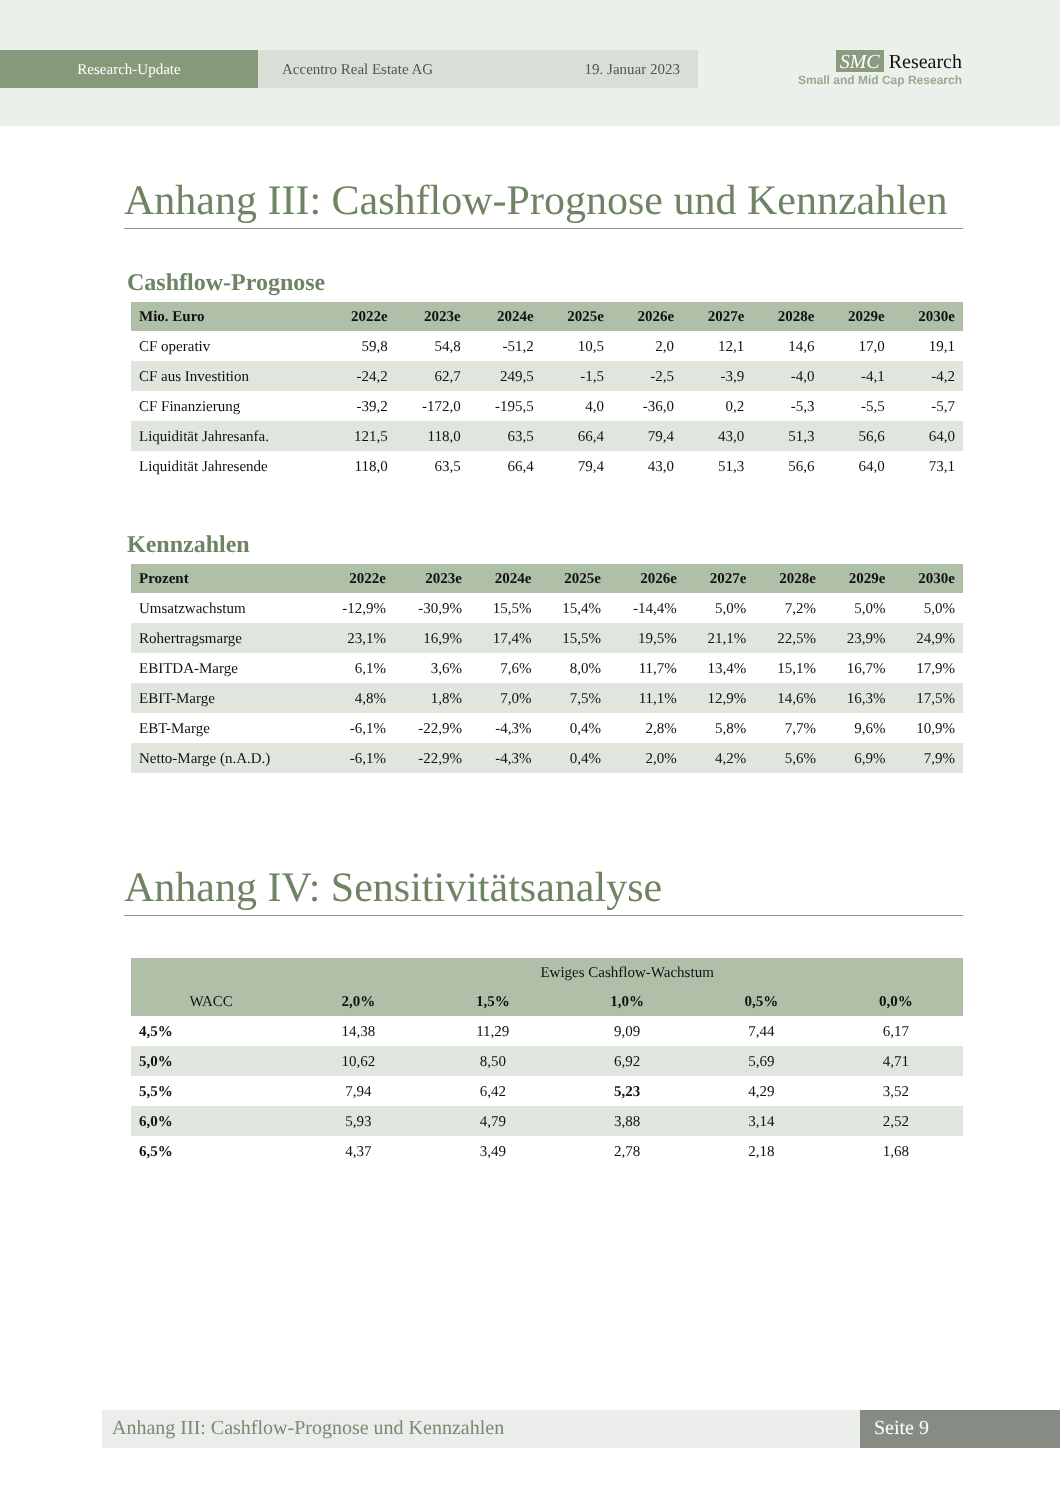Research-Update Accentro Real Estate AG 19. Januar 2023
SMC Research
Small and Mid Cap Research
Anhang III: Cashflow-Prognose und Kennzahlen
Cashflow-Prognose
| Mio. Euro | 2022e | 2023e | 2024e | 2025e | 2026e | 2027e | 2028e | 2029e | 2030e |
| --- | --- | --- | --- | --- | --- | --- | --- | --- | --- |
| CF operativ | 59,8 | 54,8 | -51,2 | 10,5 | 2,0 | 12,1 | 14,6 | 17,0 | 19,1 |
| CF aus Investition | -24,2 | 62,7 | 249,5 | -1,5 | -2,5 | -3,9 | -4,0 | -4,1 | -4,2 |
| CF Finanzierung | -39,2 | -172,0 | -195,5 | 4,0 | -36,0 | 0,2 | -5,3 | -5,5 | -5,7 |
| Liquidität Jahresanfa. | 121,5 | 118,0 | 63,5 | 66,4 | 79,4 | 43,0 | 51,3 | 56,6 | 64,0 |
| Liquidität Jahresende | 118,0 | 63,5 | 66,4 | 79,4 | 43,0 | 51,3 | 56,6 | 64,0 | 73,1 |
Kennzahlen
| Prozent | 2022e | 2023e | 2024e | 2025e | 2026e | 2027e | 2028e | 2029e | 2030e |
| --- | --- | --- | --- | --- | --- | --- | --- | --- | --- |
| Umsatzwachstum | -12,9% | -30,9% | 15,5% | 15,4% | -14,4% | 5,0% | 7,2% | 5,0% | 5,0% |
| Rohertragsmarge | 23,1% | 16,9% | 17,4% | 15,5% | 19,5% | 21,1% | 22,5% | 23,9% | 24,9% |
| EBITDA-Marge | 6,1% | 3,6% | 7,6% | 8,0% | 11,7% | 13,4% | 15,1% | 16,7% | 17,9% |
| EBIT-Marge | 4,8% | 1,8% | 7,0% | 7,5% | 11,1% | 12,9% | 14,6% | 16,3% | 17,5% |
| EBT-Marge | -6,1% | -22,9% | -4,3% | 0,4% | 2,8% | 5,8% | 7,7% | 9,6% | 10,9% |
| Netto-Marge (n.A.D.) | -6,1% | -22,9% | -4,3% | 0,4% | 2,0% | 4,2% | 5,6% | 6,9% | 7,9% |
Anhang IV: Sensitivitätsanalyse
| | Ewiges Cashflow-Wachstum | | | | |
| --- | --- | --- | --- | --- | --- |
| WACC | 2,0% | 1,5% | 1,0% | 0,5% | 0,0% |
| 4,5% | 14,38 | 11,29 | 9,09 | 7,44 | 6,17 |
| 5,0% | 10,62 | 8,50 | 6,92 | 5,69 | 4,71 |
| 5,5% | 7,94 | 6,42 | 5,23 | 4,29 | 3,52 |
| 6,0% | 5,93 | 4,79 | 3,88 | 3,14 | 2,52 |
| 6,5% | 4,37 | 3,49 | 2,78 | 2,18 | 1,68 |
Anhang III: Cashflow-Prognose und Kennzahlen
Seite 9